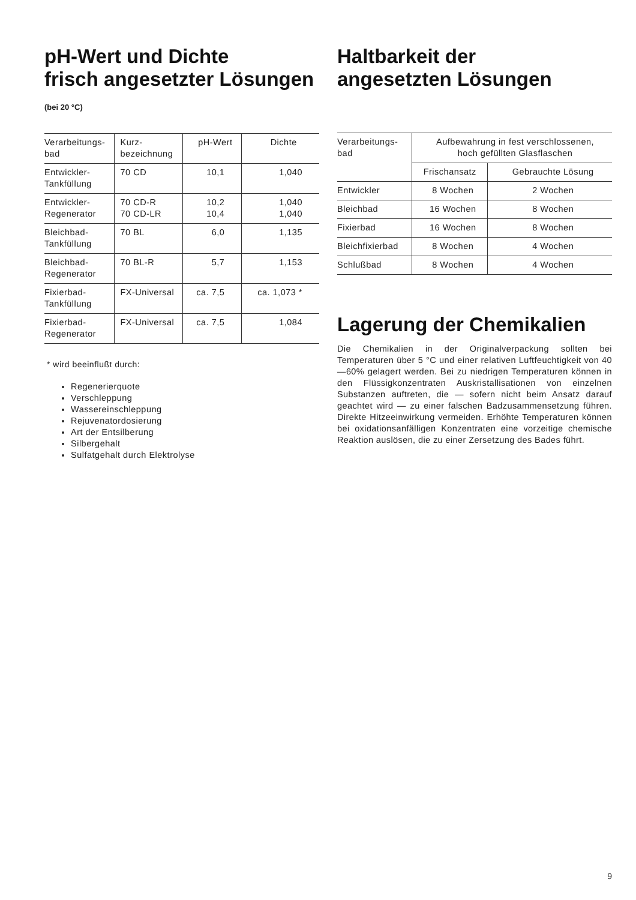pH-Wert und Dichte
frisch angesetzter Lösungen
(bei 20 °C)
| Verarbeitungs- bad | Kurz- bezeichnung | pH-Wert | Dichte |
| --- | --- | --- | --- |
| Entwickler- Tankfüllung | 70 CD | 10,1 | 1,040 |
| Entwickler- Regenerator | 70 CD-R 70 CD-LR | 10,2 10,4 | 1,040 1,040 |
| Bleichbad- Tankfüllung | 70 BL | 6,0 | 1,135 |
| Bleichbad- Regenerator | 70 BL-R | 5,7 | 1,153 |
| Fixierbad- Tankfüllung | FX-Universal | ca. 7,5 | ca. 1,073 * |
| Fixierbad- Regenerator | FX-Universal | ca. 7,5 | 1,084 |
* wird beeinflußt durch:
Regenerierquote
Verschleppung
Wassereinschleppung
Rejuvenatordosierung
Art der Entsilberung
Silbergehalt
Sulfatgehalt durch Elektrolyse
Haltbarkeit der
angesetzten Lösungen
| Verarbeitungs- bad | Aufbewahrung in fest verschlossenen, hoch gefüllten Glasflaschen | |
| --- | --- | --- |
| | Frischansatz | Gebrauchte Lösung |
| Entwickler | 8 Wochen | 2 Wochen |
| Bleichbad | 16 Wochen | 8 Wochen |
| Fixierbad | 16 Wochen | 8 Wochen |
| Bleichfixierbad | 8 Wochen | 4 Wochen |
| Schlußbad | 8 Wochen | 4 Wochen |
Lagerung der Chemikalien
Die Chemikalien in der Originalverpackung sollten bei Temperaturen über 5 °C und einer relativen Luftfeuchtigkeit von 40—60% gelagert werden. Bei zu niedrigen Temperaturen können in den Flüssigkonzentraten Auskristallisationen von einzelnen Substanzen auftreten, die — sofern nicht beim Ansatz darauf geachtet wird — zu einer falschen Badzusammensetzung führen. Direkte Hitzeeinwirkung vermeiden. Erhöhte Temperaturen können bei oxidationsanfälligen Konzentraten eine vorzeitige chemische Reaktion auslösen, die zu einer Zersetzung des Bades führt.
9